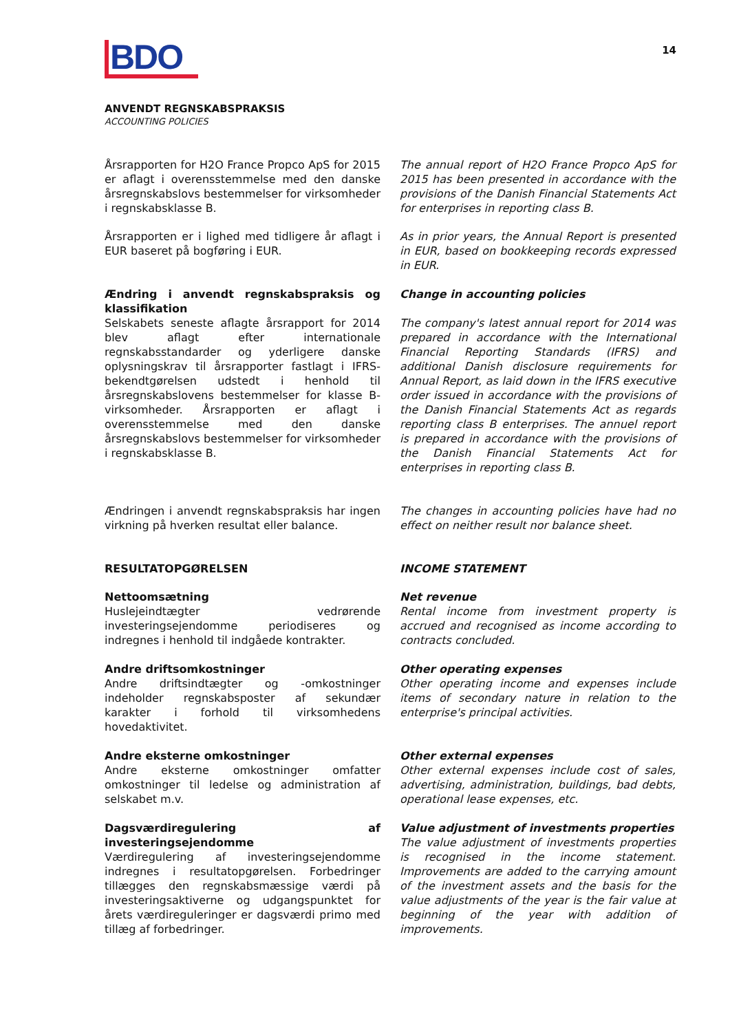BDO
14
ANVENDT REGNSKABSPRAKSIS
ACCOUNTING POLICIES
Årsrapporten for H2O France Propco ApS for 2015 er aflagt i overensstemmelse med den danske årsregnskabslovs bestemmelser for virksomheder i regnskabsklasse B.
The annual report of H2O France Propco ApS for 2015 has been presented in accordance with the provisions of the Danish Financial Statements Act for enterprises in reporting class B.
Årsrapporten er i lighed med tidligere år aflagt i EUR baseret på bogføring i EUR.
As in prior years, the Annual Report is presented in EUR, based on bookkeeping records expressed in EUR.
Ændring i anvendt regnskabspraksis og klassifikation
Selskabets seneste aflagte årsrapport for 2014 blev aflagt efter internationale regnskabsstandarder og yderligere danske oplysningskrav til årsrapporter fastlagt i IFRS-bekendtgørelsen udstedt i henhold til årsregnskabslovens bestemmelser for klasse B-virksomheder. Årsrapporten er aflagt i overensstemmelse med den danske årsregnskabslovs bestemmelser for virksomheder i regnskabsklasse B.
Change in accounting policies
The company's latest annual report for 2014 was prepared in accordance with the International Financial Reporting Standards (IFRS) and additional Danish disclosure requirements for Annual Report, as laid down in the IFRS executive order issued in accordance with the provisions of the Danish Financial Statements Act as regards reporting class B enterprises. The annuel report is prepared in accordance with the provisions of the Danish Financial Statements Act for enterprises in reporting class B.
Ændringen i anvendt regnskabspraksis har ingen virkning på hverken resultat eller balance.
The changes in accounting policies have had no effect on neither result nor balance sheet.
RESULTATOPGØRELSEN INCOME STATEMENT
Nettoomsætning
Huslejeindtægter vedrørende investeringsejendomme periodiseres og indregnes i henhold til indgåede kontrakter.
Net revenue
Rental income from investment property is accrued and recognised as income according to contracts concluded.
Andre driftsomkostninger
Andre driftsindtægter og -omkostninger indeholder regnskabsposter af sekundær karakter i forhold til virksomhedens hovedaktivitet.
Other operating expenses
Other operating income and expenses include items of secondary nature in relation to the enterprise's principal activities.
Andre eksterne omkostninger
Andre eksterne omkostninger omfatter omkostninger til ledelse og administration af selskabet m.v.
Other external expenses
Other external expenses include cost of sales, advertising, administration, buildings, bad debts, operational lease expenses, etc.
Dagsværdiregulering af investeringsejendomme
Værdiregulering af investeringsejendomme indregnes i resultatopgørelsen. Forbedringer tillægges den regnskabsmæssige værdi på investeringsaktiverne og udgangspunktet for årets værdireguleringer er dagsværdi primo med tillæg af forbedringer.
Value adjustment of investments properties
The value adjustment of investments properties is recognised in the income statement. Improvements are added to the carrying amount of the investment assets and the basis for the value adjustments of the year is the fair value at beginning of the year with addition of improvements.